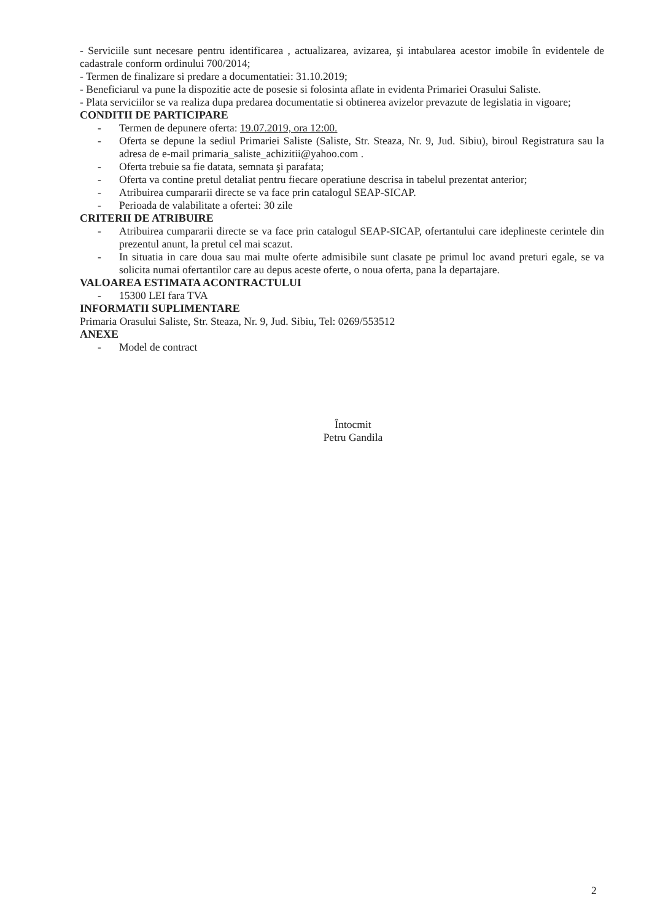- Serviciile sunt necesare pentru identificarea , actualizarea, avizarea, şi intabularea acestor imobile în evidentele de cadastrale conform ordinului 700/2014;
- Termen de finalizare si predare a documentatiei: 31.10.2019;
- Beneficiarul va pune la dispozitie acte de posesie si folosinta aflate in evidenta Primariei Orasului Saliste.
- Plata serviciilor se va realiza dupa predarea documentatie si obtinerea avizelor prevazute de legislatia in vigoare;
CONDITII DE PARTICIPARE
- Termen de depunere oferta: 19.07.2019, ora 12:00.
- Oferta se depune la sediul Primariei Saliste (Saliste, Str. Steaza, Nr. 9, Jud. Sibiu), biroul Registratura sau la adresa de e-mail primaria_saliste_achizitii@yahoo.com .
- Oferta trebuie sa fie datata, semnata şi parafata;
- Oferta va contine pretul detaliat pentru fiecare operatiune descrisa in tabelul prezentat anterior;
- Atribuirea cumpararii directe se va face prin catalogul SEAP-SICAP.
- Perioada de valabilitate a ofertei: 30 zile
CRITERII DE ATRIBUIRE
- Atribuirea cumpararii directe se va face prin catalogul SEAP-SICAP, ofertantului care ideplineste cerintele din prezentul anunt, la pretul cel mai scazut.
- In situatia in care doua sau mai multe oferte admisibile sunt clasate pe primul loc avand preturi egale, se va solicita numai ofertantilor care au depus aceste oferte, o noua oferta, pana la departajare.
VALOAREA ESTIMATA ACONTRACTULUI
- 15300 LEI fara TVA
INFORMATII SUPLIMENTARE
Primaria Orasului Saliste, Str. Steaza, Nr. 9, Jud. Sibiu, Tel: 0269/553512
ANEXE
- Model de contract
Întocmit
Petru Gandila
2